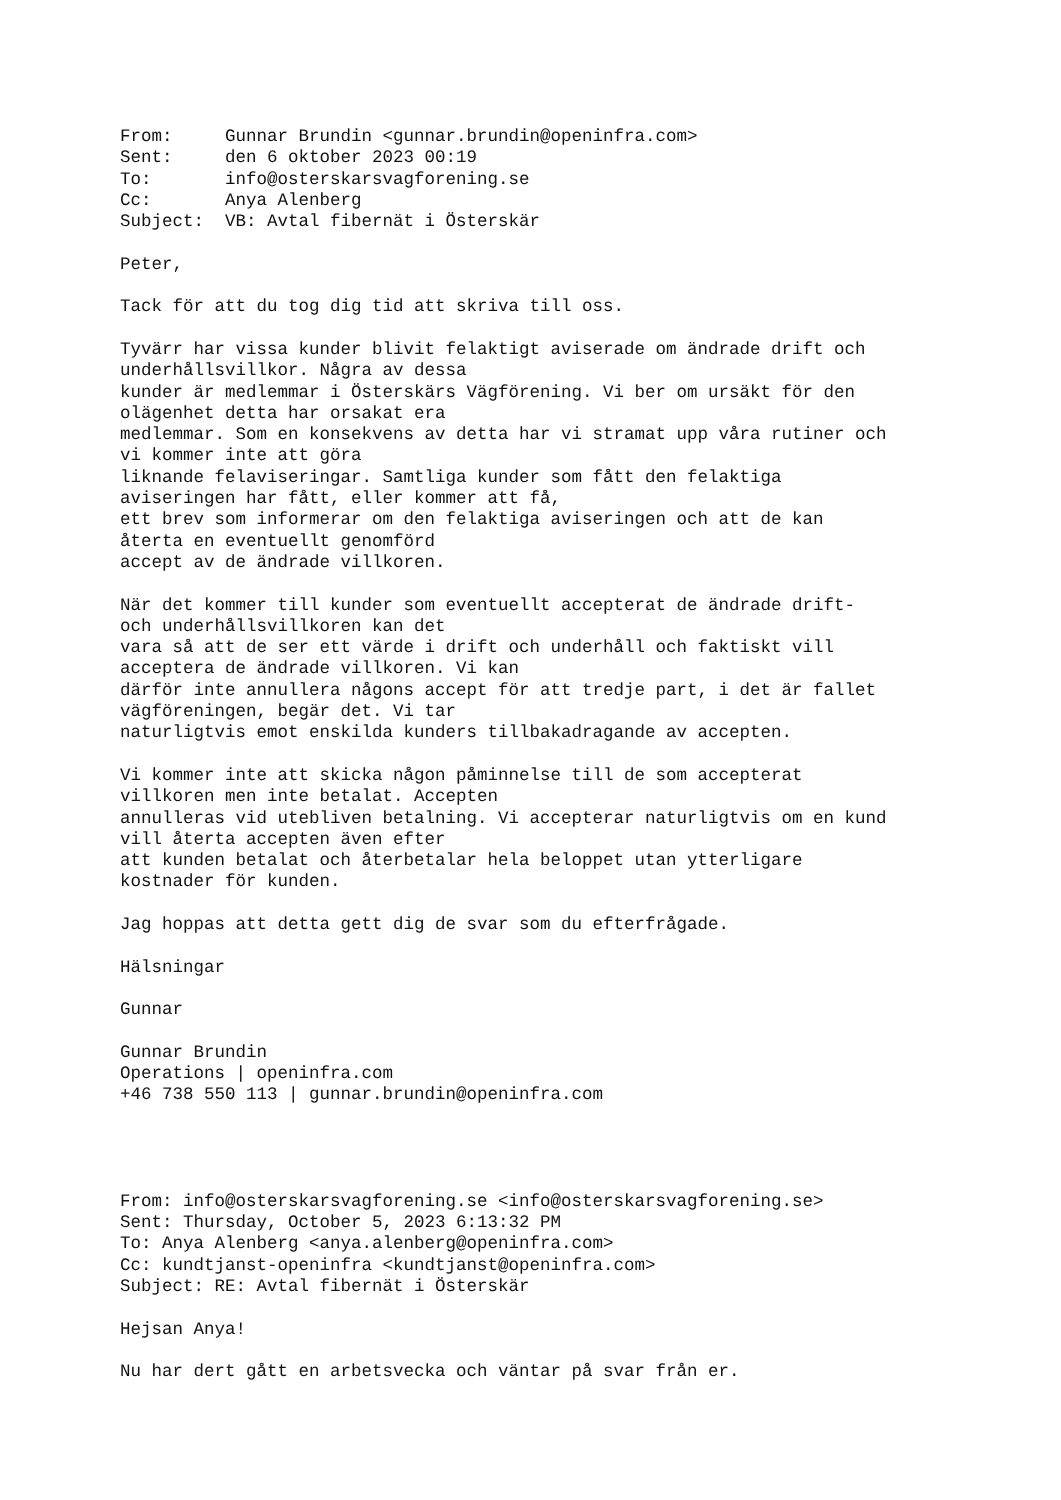From:     Gunnar Brundin <gunnar.brundin@openinfra.com>
Sent:     den 6 oktober 2023 00:19
To:       info@osterskarsvagforening.se
Cc:       Anya Alenberg
Subject:  VB: Avtal fibernät i Österskär

Peter,

Tack för att du tog dig tid att skriva till oss.

Tyvärr har vissa kunder blivit felaktigt aviserade om ändrade drift och
underhållsvillkor. Några av dessa
kunder är medlemmar i Österskärs Vägförening. Vi ber om ursäkt för den
olägenhet detta har orsakat era
medlemmar. Som en konsekvens av detta har vi stramat upp våra rutiner och
vi kommer inte att göra
liknande felaviseringar. Samtliga kunder som fått den felaktiga
aviseringen har fått, eller kommer att få,
ett brev som informerar om den felaktiga aviseringen och att de kan
återta en eventuellt genomförd
accept av de ändrade villkoren.

När det kommer till kunder som eventuellt accepterat de ändrade drift-
och underhållsvillkoren kan det
vara så att de ser ett värde i drift och underhåll och faktiskt vill
acceptera de ändrade villkoren. Vi kan
därför inte annullera någons accept för att tredje part, i det är fallet
vägföreningen, begär det. Vi tar
naturligtvis emot enskilda kunders tillbakadragande av accepten.

Vi kommer inte att skicka någon påminnelse till de som accepterat
villkoren men inte betalat. Accepten
annulleras vid utebliven betalning. Vi accepterar naturligtvis om en kund
vill återta accepten även efter
att kunden betalat och återbetalar hela beloppet utan ytterligare
kostnader för kunden.

Jag hoppas att detta gett dig de svar som du efterfrågade.

Hälsningar

Gunnar

Gunnar Brundin
Operations | openinfra.com
+46 738 550 113 | gunnar.brundin@openinfra.com




From: info@osterskarsvagforening.se <info@osterskarsvagforening.se>
Sent: Thursday, October 5, 2023 6:13:32 PM
To: Anya Alenberg <anya.alenberg@openinfra.com>
Cc: kundtjanst-openinfra <kundtjanst@openinfra.com>
Subject: RE: Avtal fibernät i Österskär

Hejsan Anya!

Nu har dert gått en arbetsvecka och väntar på svar från er.